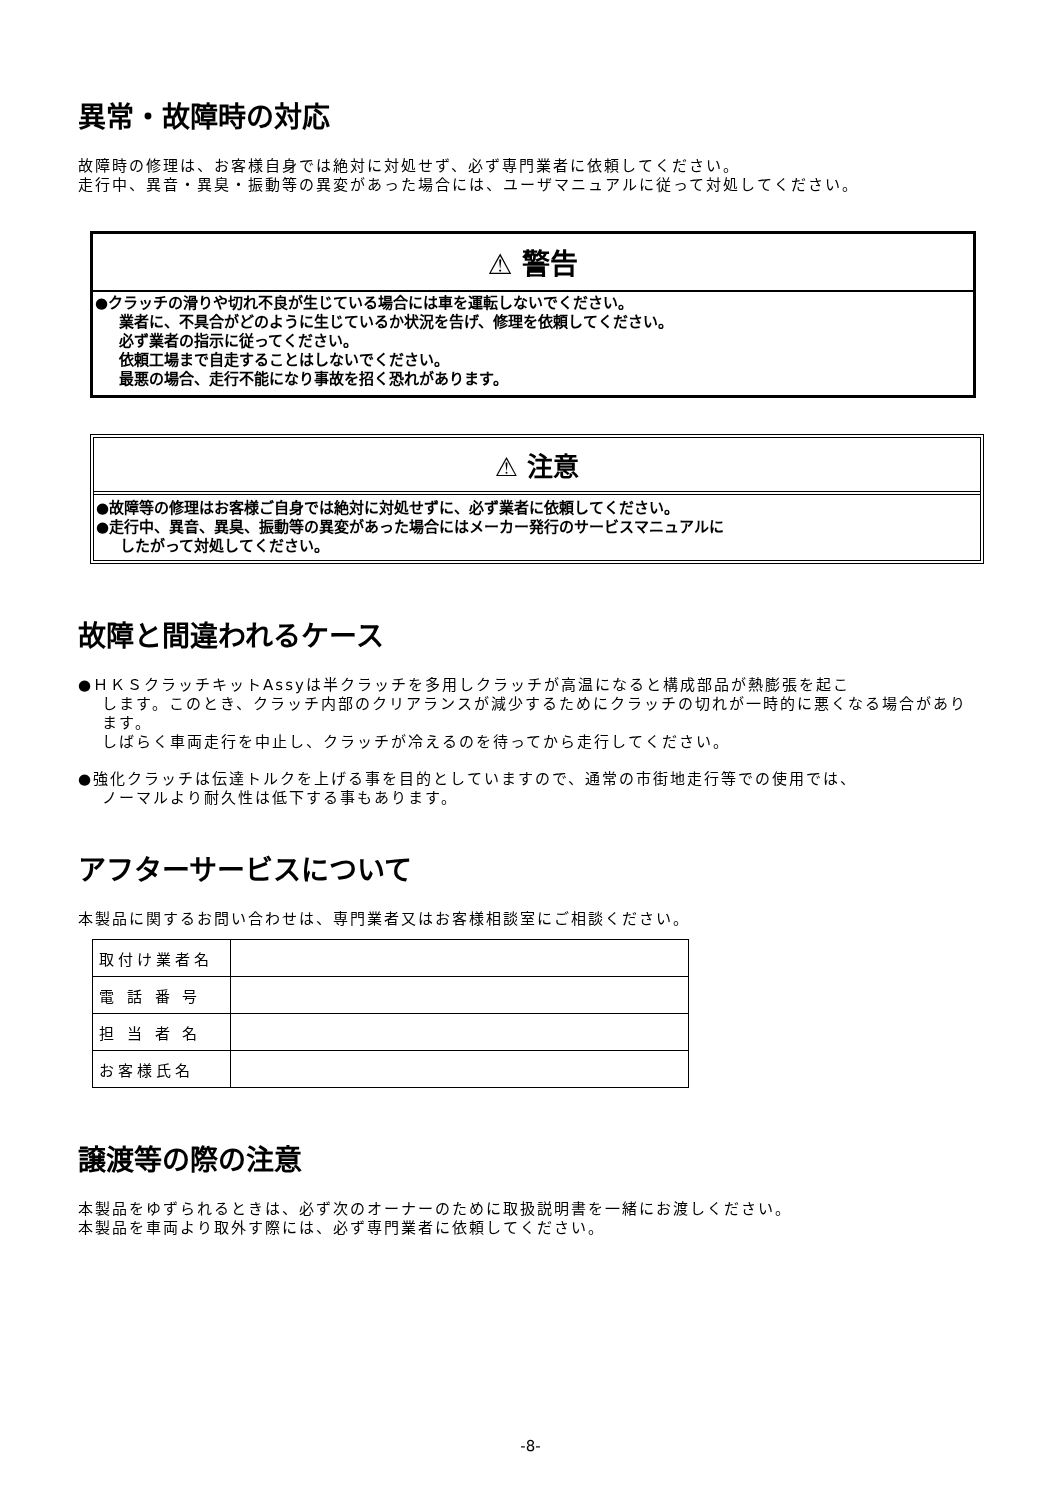異常・故障時の対応
故障時の修理は、お客様自身では絶対に対処せず、必ず専門業者に依頼してください。
走行中、異音・異臭・振動等の異変があった場合には、ユーザマニュアルに従って対処してください。
⚠ 警告
●クラッチの滑りや切れ不良が生じている場合には車を運転しないでください。
業者に、不具合がどのように生じているか状況を告げ、修理を依頼してください。
必ず業者の指示に従ってください。
依頼工場まで自走することはしないでください。
最悪の場合、走行不能になり事故を招く恐れがあります。
⚠ 注意
●故障等の修理はお客様ご自身では絶対に対処せずに、必ず業者に依頼してください。
●走行中、異音、異臭、振動等の異変があった場合にはメーカー発行のサービスマニュアルに
したがって対処してください。
故障と間違われるケース
●ＨＫＳクラッチキットAssyは半クラッチを多用しクラッチが高温になると構成部品が熱膨張を起こ
します。このとき、クラッチ内部のクリアランスが減少するためにクラッチの切れが一時的に悪くなる場合があります。
しばらく車両走行を中止し、クラッチが冷えるのを待ってから走行してください。
●強化クラッチは伝達トルクを上げる事を目的としていますので、通常の市街地走行等での使用では、
ノーマルより耐久性は低下する事もあります。
アフターサービスについて
本製品に関するお問い合わせは、専門業者又はお客様相談室にご相談ください。
| 取付け業者名 | |
| 電 話 番 号 | |
| 担 当 者 名 | |
| お客様氏名 | |
譲渡等の際の注意
本製品をゆずられるときは、必ず次のオーナーのために取扱説明書を一緒にお渡しください。
本製品を車両より取外す際には、必ず専門業者に依頼してください。
-8-